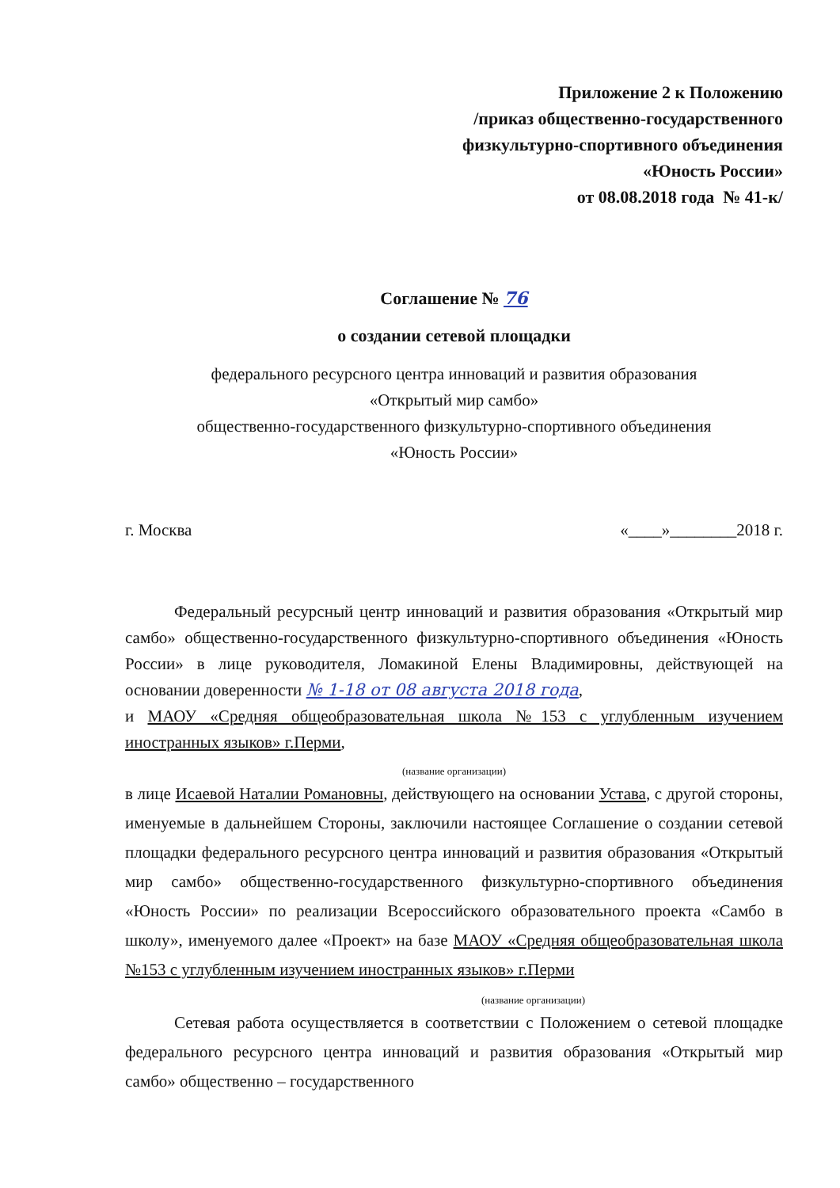Приложение 2 к Положению
/приказ общественно-государственного
физкультурно-спортивного объединения
«Юность России»
от 08.08.2018 года № 41-к/
Соглашение № 76
о создании сетевой площадки
федерального ресурсного центра инноваций и развития образования
«Открытый мир самбо»
общественно-государственного физкультурно-спортивного объединения
«Юность России»
г. Москва «____»________2018 г.
Федеральный ресурсный центр инноваций и развития образования «Открытый мир самбо» общественно-государственного физкультурно-спортивного объединения «Юность России» в лице руководителя, Ломакиной Елены Владимировны, действующей на основании доверенности № 1-18 от 08 августа 2018 года,
и МАОУ «Средняя общеобразовательная школа №153 с углубленным изучением иностранных языков» г.Перми,
(название организации)
в лице Исаевой Наталии Романовны, действующего на основании Устава, с другой стороны, именуемые в дальнейшем Стороны, заключили настоящее Соглашение о создании сетевой площадки федерального ресурсного центра инноваций и развития образования «Открытый мир самбо» общественно-государственного физкультурно-спортивного объединения «Юность России» по реализации Всероссийского образовательного проекта «Самбо в школу», именуемого далее «Проект» на базе МАОУ «Средняя общеобразовательная школа №153 с углубленным изучением иностранных языков» г.Перми
(название организации)
Сетевая работа осуществляется в соответствии с Положением о сетевой площадке федерального ресурсного центра инноваций и развития образования «Открытый мир самбо» общественно – государственного